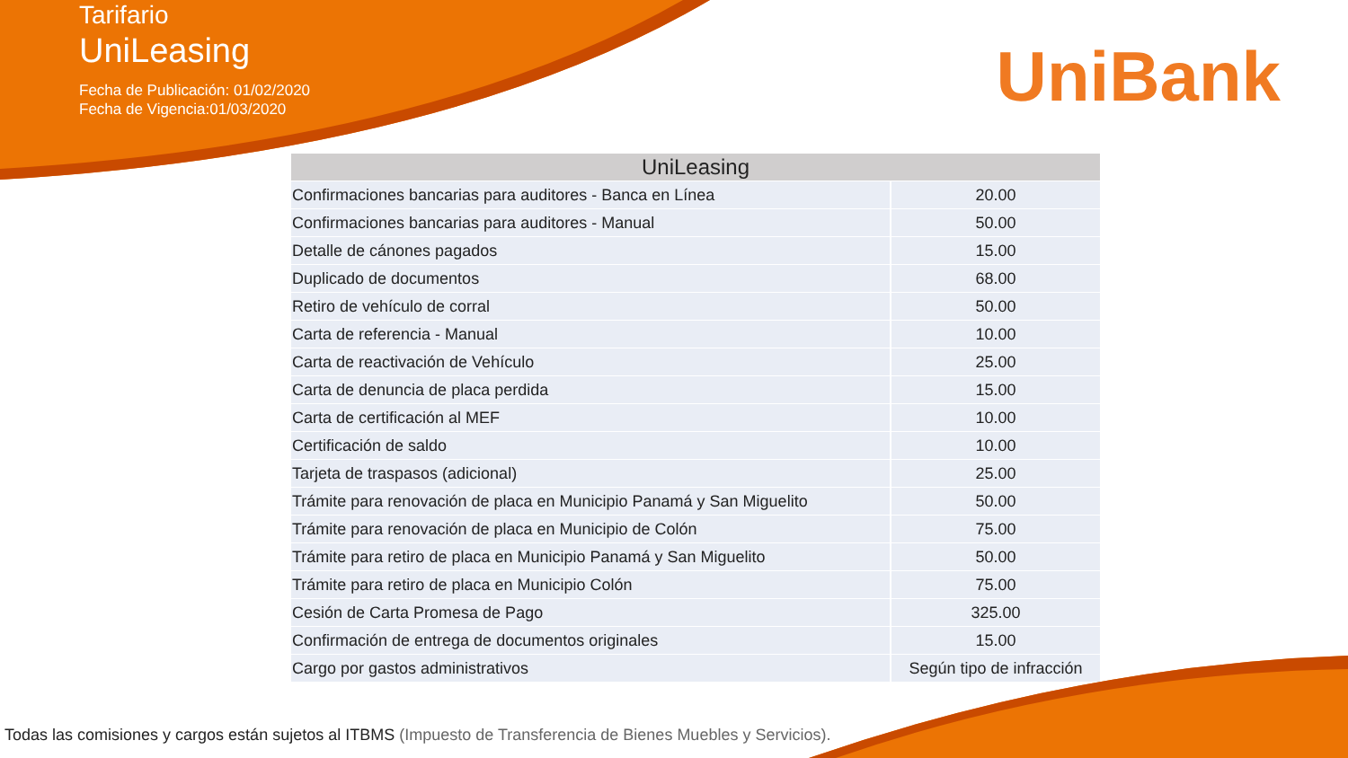Tarifario
UniLeasing
Fecha de Publicación: 01/02/2020
Fecha de Vigencia:01/03/2020
UniBank
| UniLeasing | |
| --- | --- |
| Confirmaciones bancarias para auditores - Banca en Línea | 20.00 |
| Confirmaciones bancarias para auditores - Manual | 50.00 |
| Detalle de cánones pagados | 15.00 |
| Duplicado de documentos | 68.00 |
| Retiro de vehículo de corral | 50.00 |
| Carta de referencia - Manual | 10.00 |
| Carta de reactivación de Vehículo | 25.00 |
| Carta de denuncia de placa perdida | 15.00 |
| Carta de certificación al MEF | 10.00 |
| Certificación de saldo | 10.00 |
| Tarjeta de traspasos (adicional) | 25.00 |
| Trámite para renovación de placa en Municipio Panamá y San Miguelito | 50.00 |
| Trámite para renovación de placa en Municipio de Colón | 75.00 |
| Trámite para retiro de placa en Municipio Panamá y San Miguelito | 50.00 |
| Trámite para retiro de placa en Municipio Colón | 75.00 |
| Cesión de Carta Promesa de Pago | 325.00 |
| Confirmación de entrega de documentos originales | 15.00 |
| Cargo por gastos administrativos | Según tipo de infracción |
Todas las comisiones y cargos están sujetos al ITBMS (Impuesto de Transferencia de Bienes Muebles y Servicios).